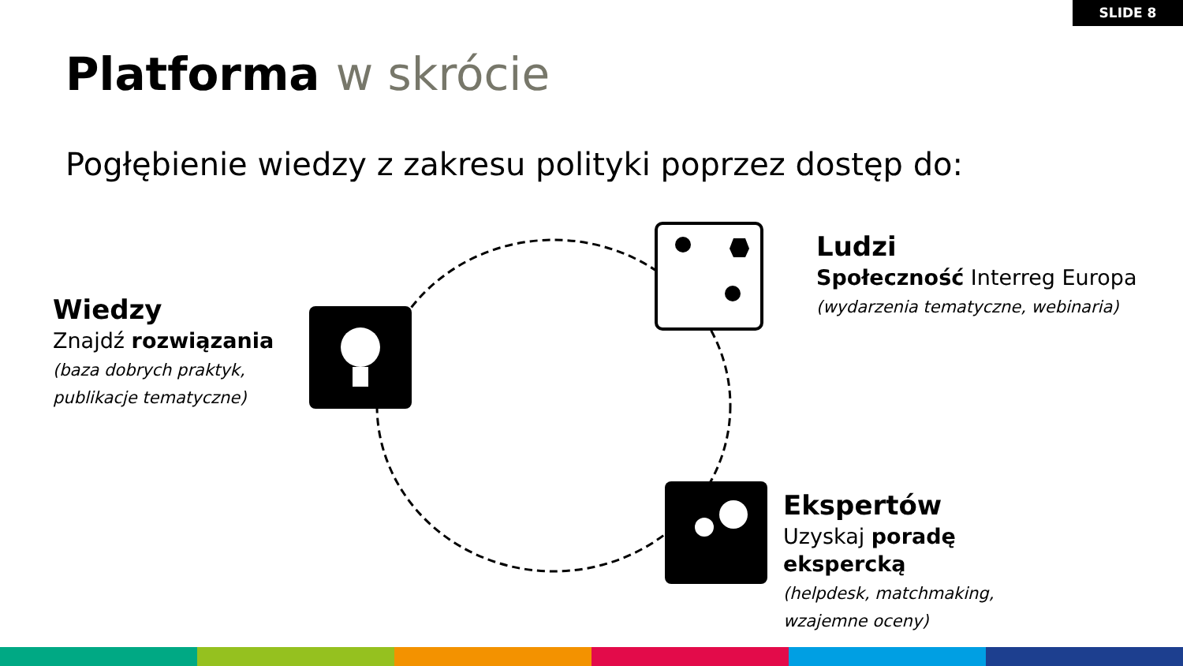SLIDE 8
Platforma w skrócie
Pogłębienie wiedzy z zakresu polityki poprzez dostęp do:
Wiedzy
Znajdź rozwiązania
(baza dobrych praktyk,
publikacje tematyczne)
Ludzi
Społeczność Interreg Europa
(wydarzenia tematyczne, webinaria)
Ekspertów
Uzyskaj poradę
ekspercką
(helpdesk, matchmaking,
wzajemne oceny)